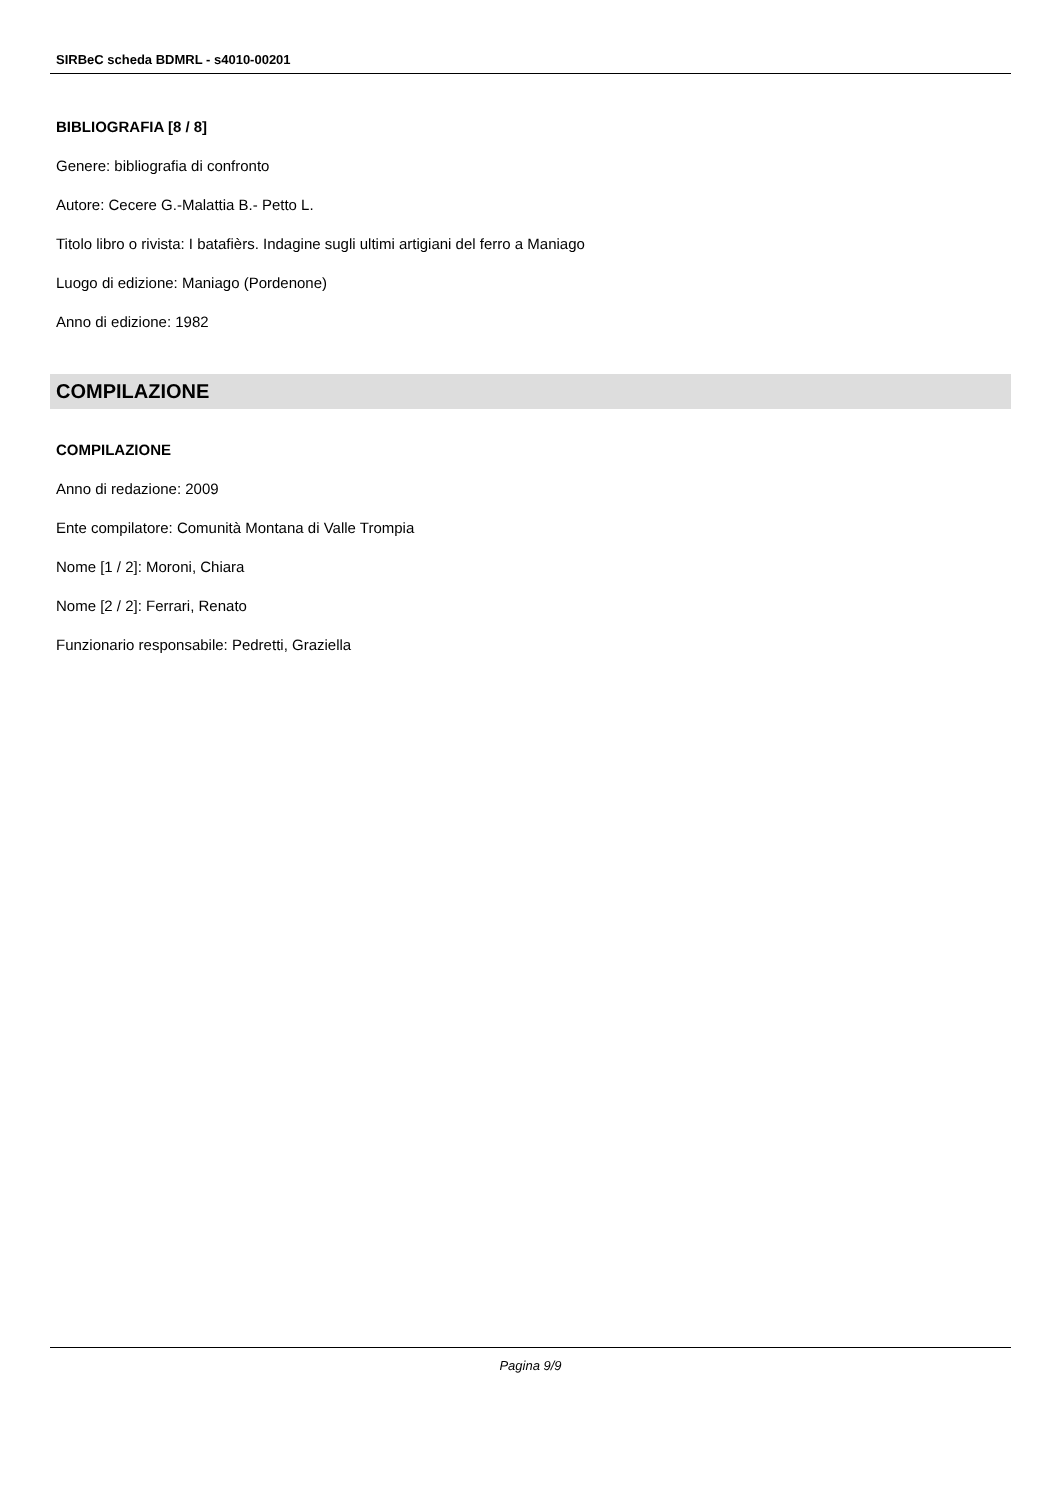SIRBeC scheda BDMRL - s4010-00201
BIBLIOGRAFIA [8 / 8]
Genere: bibliografia di confronto
Autore: Cecere G.-Malattia B.- Petto L.
Titolo libro o rivista: I batafièrs. Indagine sugli ultimi artigiani del ferro a Maniago
Luogo di edizione: Maniago (Pordenone)
Anno di edizione: 1982
COMPILAZIONE
COMPILAZIONE
Anno di redazione: 2009
Ente compilatore: Comunità Montana di Valle Trompia
Nome [1 / 2]: Moroni, Chiara
Nome [2 / 2]: Ferrari, Renato
Funzionario responsabile: Pedretti, Graziella
Pagina 9/9